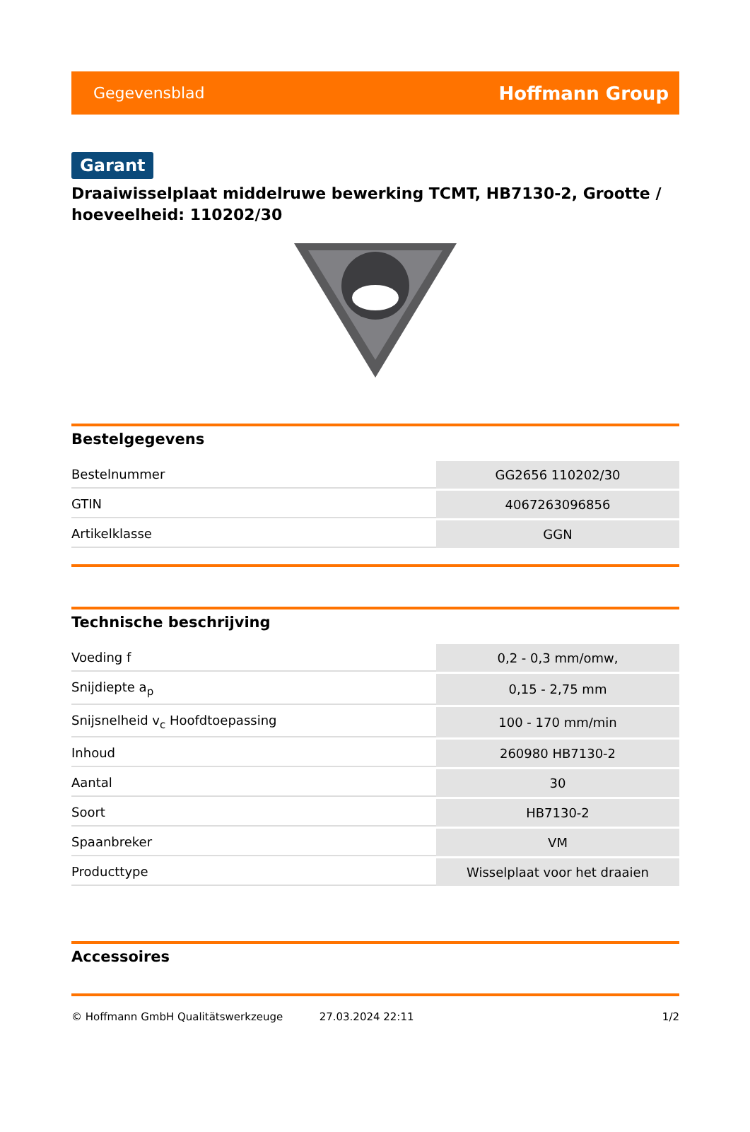Gegevensblad Hoffmann Group
Garant
Draaiwisselplaat middelruwe bewerking TCMT, HB7130-2, Grootte / hoeveelheid: 110202/30
Bestelgegevens
| Bestelnummer | GG2656 110202/30 |
| GTIN | 4067263096856 |
| Artikelklasse | GGN |
Technische beschrijving
| Voeding f | 0,2 - 0,3 mm/omw, |
| Snijdiepte a<sub>p</sub> | 0,15 - 2,75 mm |
| Snijsnelheid v<sub>c</sub> Hoofdtoepassing | 100 - 170 mm/min |
| Inhoud | 260980 HB7130-2 |
| Aantal | 30 |
| Soort | HB7130-2 |
| Spaanbreker | VM |
| Producttype | Wisselplaat voor het draaien |
Accessoires
© Hoffmann GmbH Qualitätswerkzeuge 27.03.2024 22:11 1/2